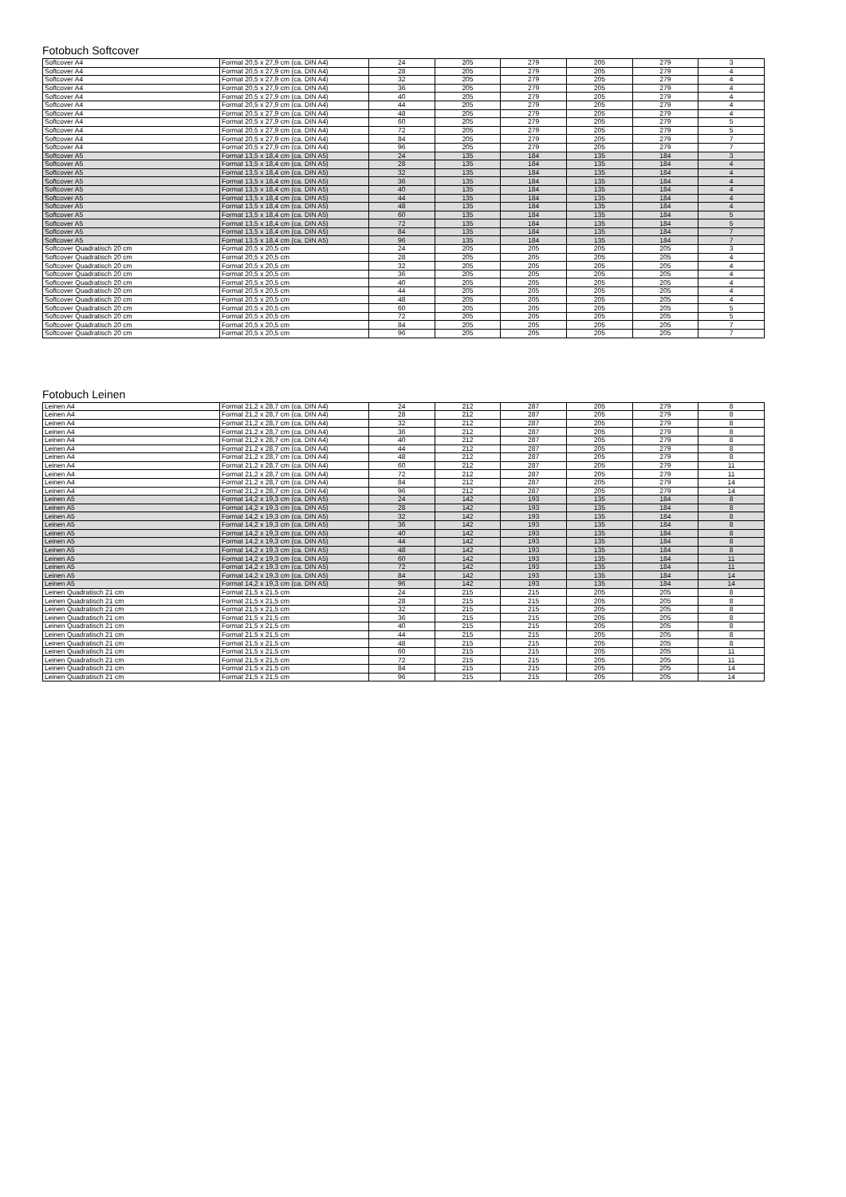Fotobuch Softcover
| Softcover A4 | Format 20,5 x 27,9 cm (ca. DIN A4) | 24 | 205 | 279 | 205 | 279 | 3 |
| Softcover A4 | Format 20,5 x 27,9 cm (ca. DIN A4) | 28 | 205 | 279 | 205 | 279 | 4 |
| Softcover A4 | Format 20,5 x 27,9 cm (ca. DIN A4) | 32 | 205 | 279 | 205 | 279 | 4 |
| Softcover A4 | Format 20,5 x 27,9 cm (ca. DIN A4) | 36 | 205 | 279 | 205 | 279 | 4 |
| Softcover A4 | Format 20,5 x 27,9 cm (ca. DIN A4) | 40 | 205 | 279 | 205 | 279 | 4 |
| Softcover A4 | Format 20,5 x 27,9 cm (ca. DIN A4) | 44 | 205 | 279 | 205 | 279 | 4 |
| Softcover A4 | Format 20,5 x 27,9 cm (ca. DIN A4) | 48 | 205 | 279 | 205 | 279 | 4 |
| Softcover A4 | Format 20,5 x 27,9 cm (ca. DIN A4) | 60 | 205 | 279 | 205 | 279 | 5 |
| Softcover A4 | Format 20,5 x 27,9 cm (ca. DIN A4) | 72 | 205 | 279 | 205 | 279 | 5 |
| Softcover A4 | Format 20,5 x 27,9 cm (ca. DIN A4) | 84 | 205 | 279 | 205 | 279 | 7 |
| Softcover A4 | Format 20,5 x 27,9 cm (ca. DIN A4) | 96 | 205 | 279 | 205 | 279 | 7 |
| Softcover A5 | Format 13,5 x 18,4 cm (ca. DIN A5) | 24 | 135 | 184 | 135 | 184 | 3 |
| Softcover A5 | Format 13,5 x 18,4 cm (ca. DIN A5) | 28 | 135 | 184 | 135 | 184 | 4 |
| Softcover A5 | Format 13,5 x 18,4 cm (ca. DIN A5) | 32 | 135 | 184 | 135 | 184 | 4 |
| Softcover A5 | Format 13,5 x 18,4 cm (ca. DIN A5) | 36 | 135 | 184 | 135 | 184 | 4 |
| Softcover A5 | Format 13,5 x 18,4 cm (ca. DIN A5) | 40 | 135 | 184 | 135 | 184 | 4 |
| Softcover A5 | Format 13,5 x 18,4 cm (ca. DIN A5) | 44 | 135 | 184 | 135 | 184 | 4 |
| Softcover A5 | Format 13,5 x 18,4 cm (ca. DIN A5) | 48 | 135 | 184 | 135 | 184 | 4 |
| Softcover A5 | Format 13,5 x 18,4 cm (ca. DIN A5) | 60 | 135 | 184 | 135 | 184 | 5 |
| Softcover A5 | Format 13,5 x 18,4 cm (ca. DIN A5) | 72 | 135 | 184 | 135 | 184 | 5 |
| Softcover A5 | Format 13,5 x 18,4 cm (ca. DIN A5) | 84 | 135 | 184 | 135 | 184 | 7 |
| Softcover A5 | Format 13,5 x 18,4 cm (ca. DIN A5) | 96 | 135 | 184 | 135 | 184 | 7 |
| Softcover Quadratisch 20 cm | Format 20,5 x 20,5 cm | 24 | 205 | 205 | 205 | 205 | 3 |
| Softcover Quadratisch 20 cm | Format 20,5 x 20,5 cm | 28 | 205 | 205 | 205 | 205 | 4 |
| Softcover Quadratisch 20 cm | Format 20,5 x 20,5 cm | 32 | 205 | 205 | 205 | 205 | 4 |
| Softcover Quadratisch 20 cm | Format 20,5 x 20,5 cm | 36 | 205 | 205 | 205 | 205 | 4 |
| Softcover Quadratisch 20 cm | Format 20,5 x 20,5 cm | 40 | 205 | 205 | 205 | 205 | 4 |
| Softcover Quadratisch 20 cm | Format 20,5 x 20,5 cm | 44 | 205 | 205 | 205 | 205 | 4 |
| Softcover Quadratisch 20 cm | Format 20,5 x 20,5 cm | 48 | 205 | 205 | 205 | 205 | 4 |
| Softcover Quadratisch 20 cm | Format 20,5 x 20,5 cm | 60 | 205 | 205 | 205 | 205 | 5 |
| Softcover Quadratisch 20 cm | Format 20,5 x 20,5 cm | 72 | 205 | 205 | 205 | 205 | 5 |
| Softcover Quadratisch 20 cm | Format 20,5 x 20,5 cm | 84 | 205 | 205 | 205 | 205 | 7 |
| Softcover Quadratisch 20 cm | Format 20,5 x 20,5 cm | 96 | 205 | 205 | 205 | 205 | 7 |
Fotobuch Leinen
| Leinen A4 | Format 21,2 x 28,7 cm (ca. DIN A4) | 24 | 212 | 287 | 205 | 279 | 8 |
| Leinen A4 | Format 21,2 x 28,7 cm (ca. DIN A4) | 28 | 212 | 287 | 205 | 279 | 8 |
| Leinen A4 | Format 21,2 x 28,7 cm (ca. DIN A4) | 32 | 212 | 287 | 205 | 279 | 8 |
| Leinen A4 | Format 21,2 x 28,7 cm (ca. DIN A4) | 36 | 212 | 287 | 205 | 279 | 8 |
| Leinen A4 | Format 21,2 x 28,7 cm (ca. DIN A4) | 40 | 212 | 287 | 205 | 279 | 8 |
| Leinen A4 | Format 21,2 x 28,7 cm (ca. DIN A4) | 44 | 212 | 287 | 205 | 279 | 8 |
| Leinen A4 | Format 21,2 x 28,7 cm (ca. DIN A4) | 48 | 212 | 287 | 205 | 279 | 8 |
| Leinen A4 | Format 21,2 x 28,7 cm (ca. DIN A4) | 60 | 212 | 287 | 205 | 279 | 11 |
| Leinen A4 | Format 21,2 x 28,7 cm (ca. DIN A4) | 72 | 212 | 287 | 205 | 279 | 11 |
| Leinen A4 | Format 21,2 x 28,7 cm (ca. DIN A4) | 84 | 212 | 287 | 205 | 279 | 14 |
| Leinen A4 | Format 21,2 x 28,7 cm (ca. DIN A4) | 96 | 212 | 287 | 205 | 279 | 14 |
| Leinen A5 | Format 14,2 x 19,3 cm (ca. DIN A5) | 24 | 142 | 193 | 135 | 184 | 8 |
| Leinen A5 | Format 14,2 x 19,3 cm (ca. DIN A5) | 28 | 142 | 193 | 135 | 184 | 8 |
| Leinen A5 | Format 14,2 x 19,3 cm (ca. DIN A5) | 32 | 142 | 193 | 135 | 184 | 8 |
| Leinen A5 | Format 14,2 x 19,3 cm (ca. DIN A5) | 36 | 142 | 193 | 135 | 184 | 8 |
| Leinen A5 | Format 14,2 x 19,3 cm (ca. DIN A5) | 40 | 142 | 193 | 135 | 184 | 8 |
| Leinen A5 | Format 14,2 x 19,3 cm (ca. DIN A5) | 44 | 142 | 193 | 135 | 184 | 8 |
| Leinen A5 | Format 14,2 x 19,3 cm (ca. DIN A5) | 48 | 142 | 193 | 135 | 184 | 8 |
| Leinen A5 | Format 14,2 x 19,3 cm (ca. DIN A5) | 60 | 142 | 193 | 135 | 184 | 11 |
| Leinen A5 | Format 14,2 x 19,3 cm (ca. DIN A5) | 72 | 142 | 193 | 135 | 184 | 11 |
| Leinen A5 | Format 14,2 x 19,3 cm (ca. DIN A5) | 84 | 142 | 193 | 135 | 184 | 14 |
| Leinen A5 | Format 14,2 x 19,3 cm (ca. DIN A5) | 96 | 142 | 193 | 135 | 184 | 14 |
| Leinen Quadratisch 21 cm | Format 21,5 x 21,5 cm | 24 | 215 | 215 | 205 | 205 | 8 |
| Leinen Quadratisch 21 cm | Format 21,5 x 21,5 cm | 28 | 215 | 215 | 205 | 205 | 8 |
| Leinen Quadratisch 21 cm | Format 21,5 x 21,5 cm | 32 | 215 | 215 | 205 | 205 | 8 |
| Leinen Quadratisch 21 cm | Format 21,5 x 21,5 cm | 36 | 215 | 215 | 205 | 205 | 8 |
| Leinen Quadratisch 21 cm | Format 21,5 x 21,5 cm | 40 | 215 | 215 | 205 | 205 | 8 |
| Leinen Quadratisch 21 cm | Format 21,5 x 21,5 cm | 44 | 215 | 215 | 205 | 205 | 8 |
| Leinen Quadratisch 21 cm | Format 21,5 x 21,5 cm | 48 | 215 | 215 | 205 | 205 | 8 |
| Leinen Quadratisch 21 cm | Format 21,5 x 21,5 cm | 60 | 215 | 215 | 205 | 205 | 11 |
| Leinen Quadratisch 21 cm | Format 21,5 x 21,5 cm | 72 | 215 | 215 | 205 | 205 | 11 |
| Leinen Quadratisch 21 cm | Format 21,5 x 21,5 cm | 84 | 215 | 215 | 205 | 205 | 14 |
| Leinen Quadratisch 21 cm | Format 21,5 x 21,5 cm | 96 | 215 | 215 | 205 | 205 | 14 |